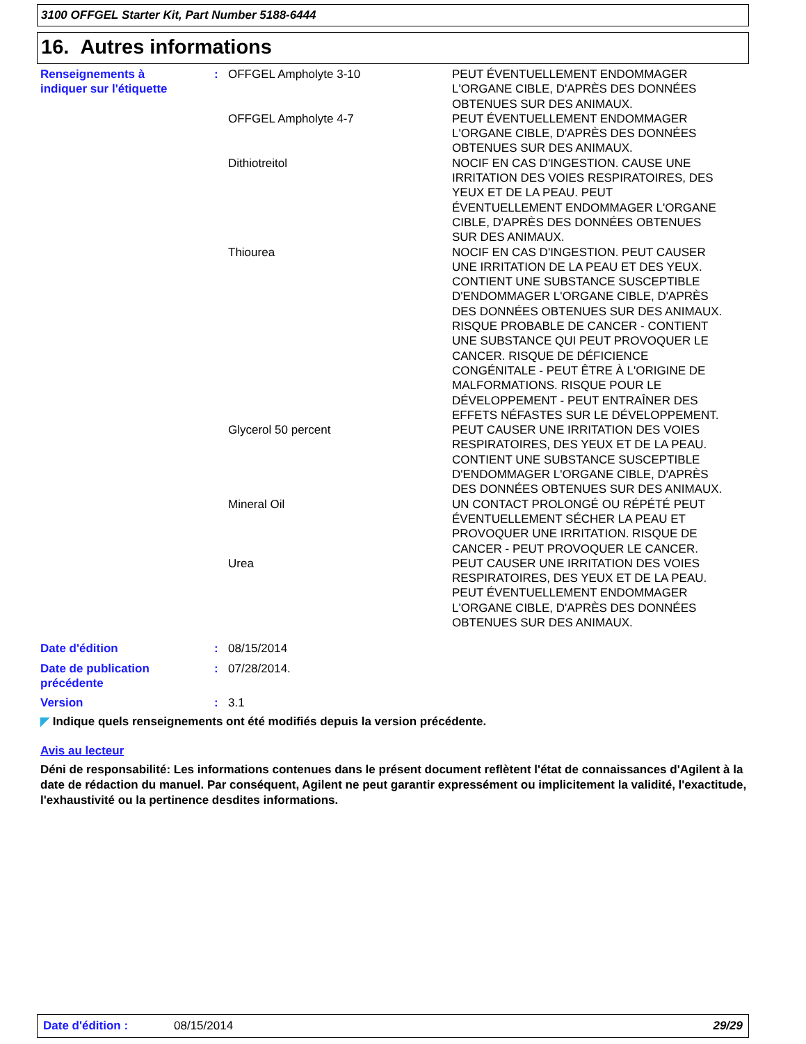3100 OFFGEL Starter Kit, Part Number 5188-6444
16. Autres informations
| Renseignements à indiquer sur l'étiquette | : | OFFGEL Ampholyte 3-10 | PEUT ÉVENTUELLEMENT ENDOMMAGER L'ORGANE CIBLE, D'APRÈS DES DONNÉES OBTENUES SUR DES ANIMAUX. |
| | | OFFGEL Ampholyte 4-7 | PEUT ÉVENTUELLEMENT ENDOMMAGER L'ORGANE CIBLE, D'APRÈS DES DONNÉES OBTENUES SUR DES ANIMAUX. |
| | | Dithiotreitol | NOCIF EN CAS D'INGESTION. CAUSE UNE IRRITATION DES VOIES RESPIRATOIRES, DES YEUX ET DE LA PEAU. PEUT ÉVENTUELLEMENT ENDOMMAGER L'ORGANE CIBLE, D'APRÈS DES DONNÉES OBTENUES SUR DES ANIMAUX. |
| | | Thiourea | NOCIF EN CAS D'INGESTION. PEUT CAUSER UNE IRRITATION DE LA PEAU ET DES YEUX. CONTIENT UNE SUBSTANCE SUSCEPTIBLE D'ENDOMMAGER L'ORGANE CIBLE, D'APRÈS DES DONNÉES OBTENUES SUR DES ANIMAUX. RISQUE PROBABLE DE CANCER - CONTIENT UNE SUBSTANCE QUI PEUT PROVOQUER LE CANCER. RISQUE DE DÉFICIENCE CONGÉNITALE - PEUT ÊTRE À L'ORIGINE DE MALFORMATIONS. RISQUE POUR LE DÉVELOPPEMENT - PEUT ENTRAÎNER DES EFFETS NÉFASTES SUR LE DÉVELOPPEMENT. |
| | | Glycerol 50 percent | PEUT CAUSER UNE IRRITATION DES VOIES RESPIRATOIRES, DES YEUX ET DE LA PEAU. CONTIENT UNE SUBSTANCE SUSCEPTIBLE D'ENDOMMAGER L'ORGANE CIBLE, D'APRÈS DES DONNÉES OBTENUES SUR DES ANIMAUX. |
| | | Mineral Oil | UN CONTACT PROLONGÉ OU RÉPÉTÉ PEUT ÉVENTUELLEMENT SÉCHER LA PEAU ET PROVOQUER UNE IRRITATION. RISQUE DE CANCER - PEUT PROVOQUER LE CANCER. |
| | | Urea | PEUT CAUSER UNE IRRITATION DES VOIES RESPIRATOIRES, DES YEUX ET DE LA PEAU. PEUT ÉVENTUELLEMENT ENDOMMAGER L'ORGANE CIBLE, D'APRÈS DES DONNÉES OBTENUES SUR DES ANIMAUX. |
| Date d'édition | : | 08/15/2014 |
| Date de publication précédente | : | 07/28/2014. |
| Version | : | 3.1 |
◤ Indique quels renseignements ont été modifiés depuis la version précédente.
Avis au lecteur
Déni de responsabilité: Les informations contenues dans le présent document reflètent l'état de connaissances d'Agilent à la date de rédaction du manuel. Par conséquent, Agilent ne peut garantir expressément ou implicitement la validité, l'exactitude, l'exhaustivité ou la pertinence desdites informations.
Date d'édition : 08/15/2014 29/29